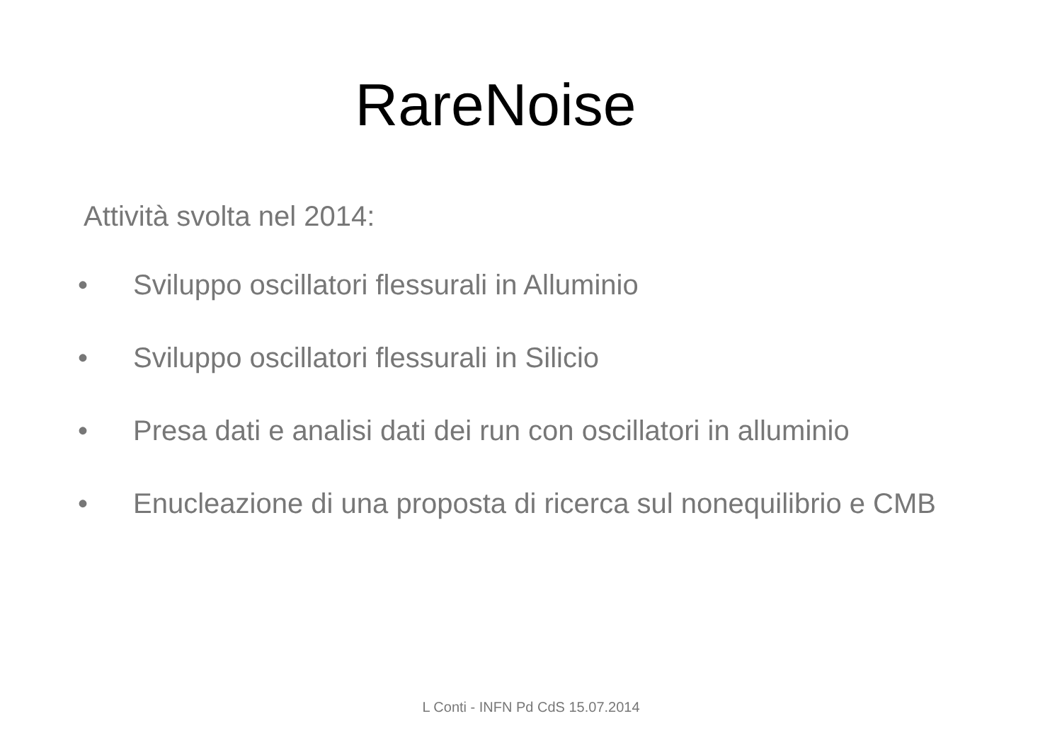RareNoise
Attività svolta nel 2014:
• Sviluppo oscillatori flessurali in Alluminio
• Sviluppo oscillatori flessurali in Silicio
• Presa dati e analisi dati dei run con oscillatori in alluminio
• Enucleazione di una proposta di ricerca sul nonequilibrio e CMB
L Conti - INFN Pd CdS 15.07.2014